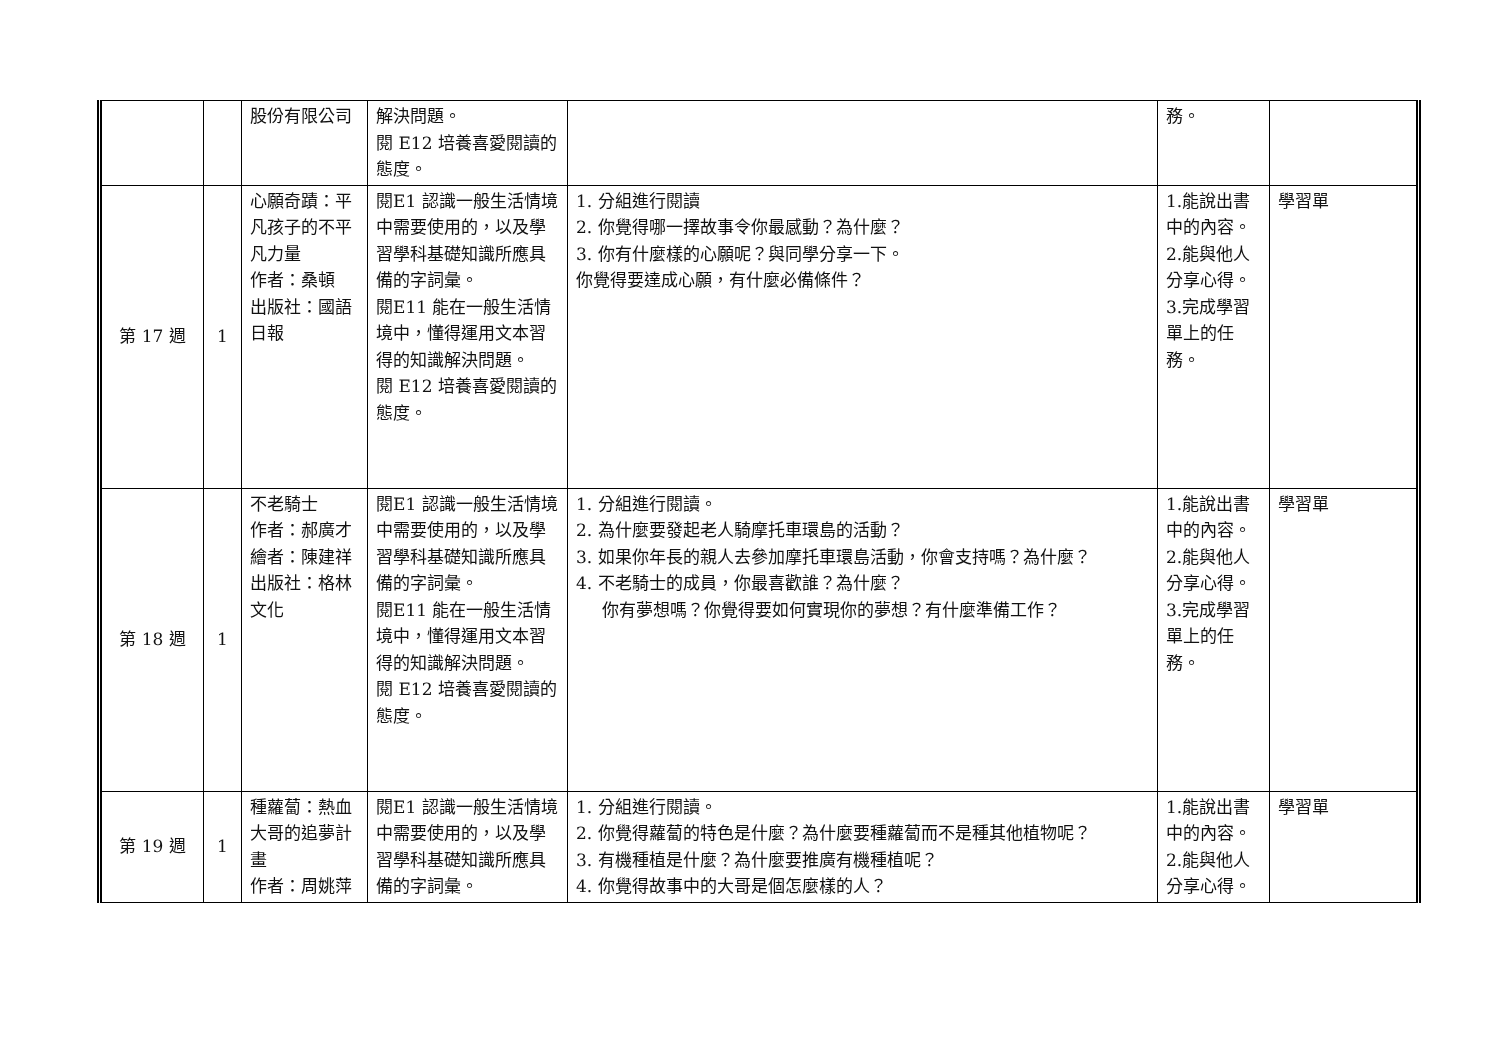| | | 股份有限公司 | 解決問題。 閱 E12 培養喜愛閱讀的態度。 | | 務。 | |
| 第 17 週 | 1 | 心願奇蹟：平凡孩子的不平凡力量 作者：桑頓 出版社：國語日報 | 閱E1 認識一般生活情境中需要使用的，以及學習學科基礎知識所應具備的字詞彙。 閱E11 能在一般生活情境中，懂得運用文本習得的知識解決問題。 閱 E12 培養喜愛閱讀的態度。 | 1. 分組進行閱讀 2. 你覺得哪一擇故事令你最感動？為什麼？ 3. 你有什麼樣的心願呢？與同學分享一下。 你覺得要達成心願，有什麼必備條件？ | 1.能說出書中的內容。 2.能與他人分享心得。 3.完成學習單上的任務。 | 學習單 |
| 第 18 週 | 1 | 不老騎士 作者：郝廣才 繪者：陳建祥 出版社：格林文化 | 閱E1 認識一般生活情境中需要使用的，以及學習學科基礎知識所應具備的字詞彙。 閱E11 能在一般生活情境中，懂得運用文本習得的知識解決問題。 閱 E12 培養喜愛閱讀的態度。 | 1. 分組進行閱讀。 2. 為什麼要發起老人騎摩托車環島的活動？ 3. 如果你年長的親人去參加摩托車環島活動，你會支持嗎？為什麼？ 4. 不老騎士的成員，你最喜歡誰？為什麼？ 你有夢想嗎？你覺得要如何實現你的夢想？有什麼準備工作？ | 1.能說出書中的內容。 2.能與他人分享心得。 3.完成學習單上的任務。 | 學習單 |
| 第 19 週 | 1 | 種蘿蔔：熱血大哥的追夢計畫 作者：周姚萍 | 閱E1 認識一般生活情境中需要使用的，以及學習學科基礎知識所應具備的字詞彙。 | 1. 分組進行閱讀。 2. 你覺得蘿蔔的特色是什麼？為什麼要種蘿蔔而不是種其他植物呢？ 3. 有機種植是什麼？為什麼要推廣有機種植呢？ 4. 你覺得故事中的大哥是個怎麼樣的人？ | 1.能說出書中的內容。 2.能與他人分享心得。 | 學習單 |